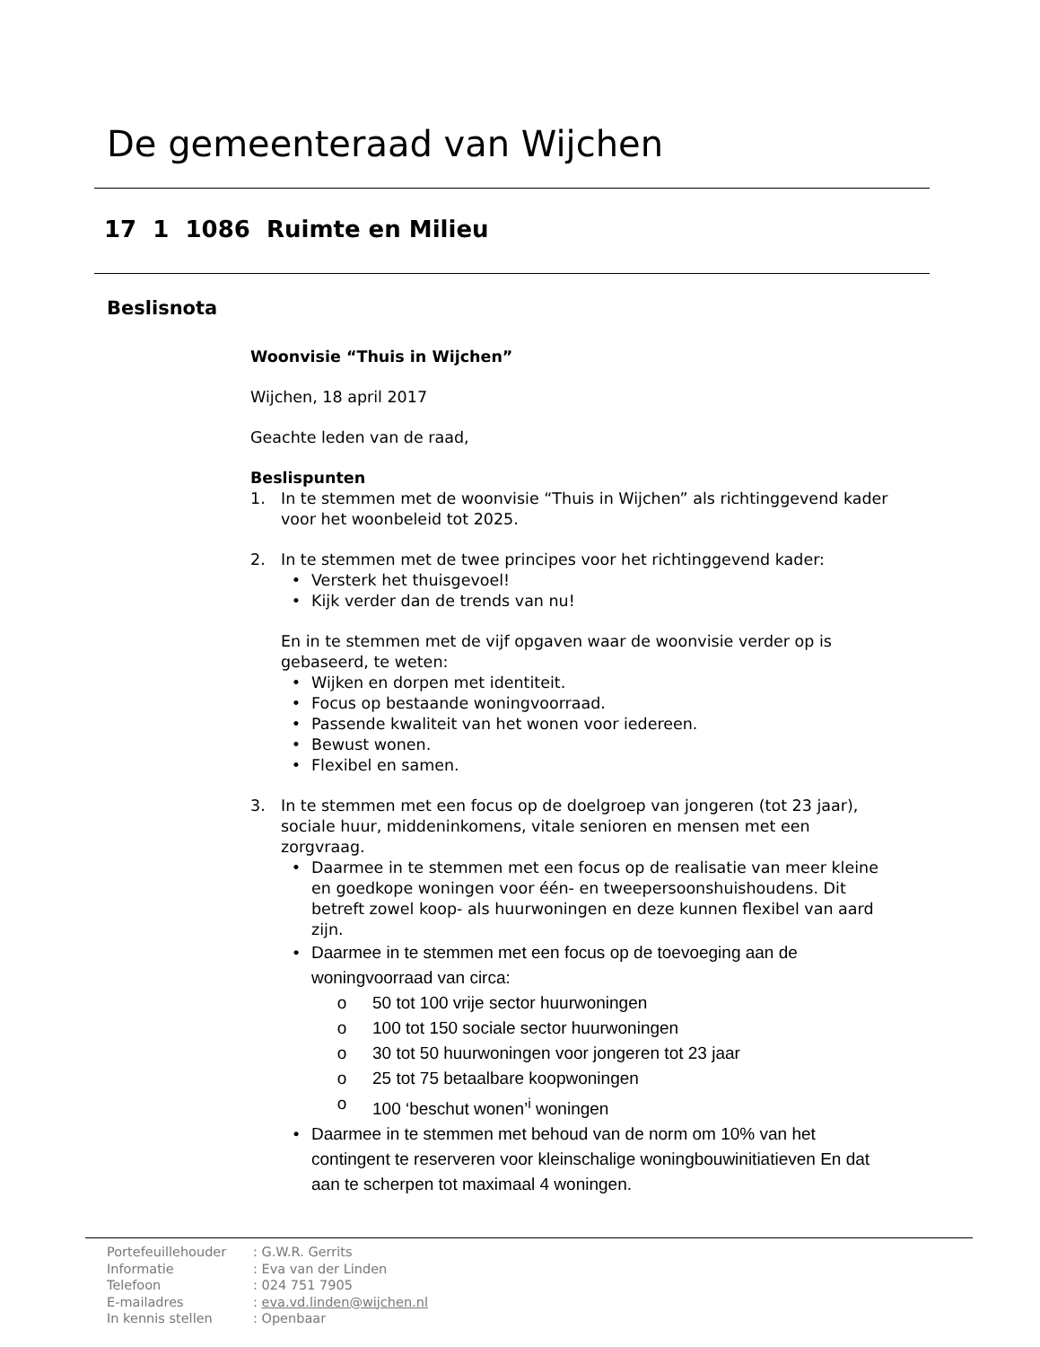De gemeenteraad van Wijchen
17 1 1086 Ruimte en Milieu
Beslisnota
Woonvisie “Thuis in Wijchen”
Wijchen, 18 april 2017
Geachte leden van de raad,
Beslispunten
1. In te stemmen met de woonvisie “Thuis in Wijchen” als richtinggevend kader voor het woonbeleid tot 2025.
2. In te stemmen met de twee principes voor het richtinggevend kader:
• Versterk het thuisgevoel!
• Kijk verder dan de trends van nu!
En in te stemmen met de vijf opgaven waar de woonvisie verder op is gebaseerd, te weten:
• Wijken en dorpen met identiteit.
• Focus op bestaande woningvoorraad.
• Passende kwaliteit van het wonen voor iedereen.
• Bewust wonen.
• Flexibel en samen.
3. In te stemmen met een focus op de doelgroep van jongeren (tot 23 jaar), sociale huur, middeninkomens, vitale senioren en mensen met een zorgvraag.
• Daarmee in te stemmen met een focus op de realisatie van meer kleine en goedkope woningen voor één- en tweepersoonshuishoudens. Dit betreft zowel koop- als huurwoningen en deze kunnen flexibel van aard zijn.
• Daarmee in te stemmen met een focus op de toevoeging aan de woningvoorraad van circa:
o 50 tot 100 vrije sector huurwoningen
o 100 tot 150 sociale sector huurwoningen
o 30 tot 50 huurwoningen voor jongeren tot 23 jaar
o 25 tot 75 betaalbare koopwoningen
o 100 ‘beschut wonen’<sup>i</sup> woningen
• Daarmee in te stemmen met behoud van de norm om 10% van het contingent te reserveren voor kleinschalige woningbouwinitiatieven En dat aan te scherpen tot maximaal 4 woningen.
Portefeuillehouder: G.W.R. Gerrits
Informatie: Eva van der Linden
Telefoon: 024 751 7905
E-mailadres: eva.vd.linden@wijchen.nl
In kennis stellen: Openbaar